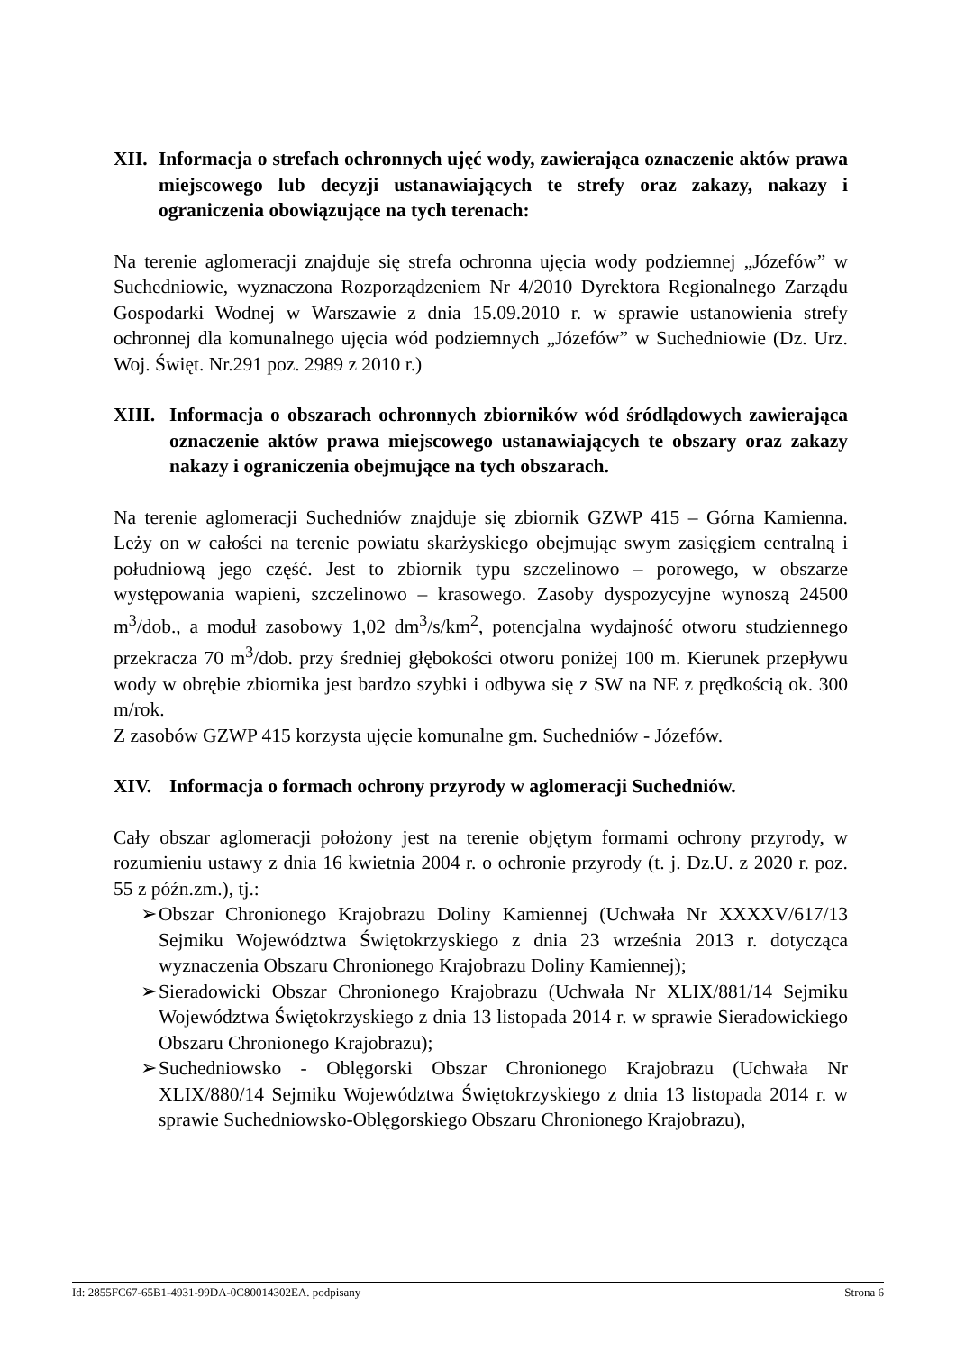XII. Informacja o strefach ochronnych ujęć wody, zawierająca oznaczenie aktów prawa miejscowego lub decyzji ustanawiających te strefy oraz zakazy, nakazy i ograniczenia obowiązujące na tych terenach:
Na terenie aglomeracji znajduje się strefa ochronna ujęcia wody podziemnej „Józefów” w Suchedniowie, wyznaczona Rozporządzeniem Nr 4/2010 Dyrektora Regionalnego Zarządu Gospodarki Wodnej w Warszawie z dnia 15.09.2010 r. w sprawie ustanowienia strefy ochronnej dla komunalnego ujęcia wód podziemnych „Józefów” w Suchedniowie (Dz. Urz. Woj. Święt. Nr.291 poz. 2989 z 2010 r.)
XIII. Informacja o obszarach ochronnych zbiorników wód śródlądowych zawierająca oznaczenie aktów prawa miejscowego ustanawiających te obszary oraz zakazy nakazy i ograniczenia obejmujące na tych obszarach.
Na terenie aglomeracji Suchedniów znajduje się zbiornik GZWP 415 – Górna Kamienna. Leży on w całości na terenie powiatu skarżyskiego obejmując swym zasięgiem centralną i południową jego część. Jest to zbiornik typu szczelinowo – porowego, w obszarze występowania wapieni, szczelinowo – krasowego. Zasoby dyspozycyjne wynoszą 24500 m<sup>3</sup>/dob., a moduł zasobowy 1,02 dm<sup>3</sup>/s/km<sup>2</sup>, potencjalna wydajność otworu studziennego przekracza 70 m<sup>3</sup>/dob. przy średniej głębokości otworu poniżej 100 m. Kierunek przepływu wody w obrębie zbiornika jest bardzo szybki i odbywa się z SW na NE z prędkością ok. 300 m/rok.
Z zasobów GZWP 415 korzysta ujęcie komunalne gm. Suchedniów - Józefów.
XIV. Informacja o formach ochrony przyrody w aglomeracji Suchedniów.
Cały obszar aglomeracji położony jest na terenie objętym formami ochrony przyrody, w rozumieniu ustawy z dnia 16 kwietnia 2004 r. o ochronie przyrody (t. j. Dz.U. z 2020 r. poz. 55 z późn.zm.), tj.:
➢ Obszar Chronionego Krajobrazu Doliny Kamiennej (Uchwała Nr XXXXV/617/13 Sejmiku Województwa Świętokrzyskiego z dnia 23 września 2013 r. dotycząca wyznaczenia Obszaru Chronionego Krajobrazu Doliny Kamiennej);
➢ Sieradowicki Obszar Chronionego Krajobrazu (Uchwała Nr XLIX/881/14 Sejmiku Województwa Świętokrzyskiego z dnia 13 listopada 2014 r. w sprawie Sieradowickiego Obszaru Chronionego Krajobrazu);
➢ Suchedniowsko - Oblęgorski Obszar Chronionego Krajobrazu (Uchwała Nr XLIX/880/14 Sejmiku Województwa Świętokrzyskiego z dnia 13 listopada 2014 r. w sprawie Suchedniowsko-Oblęgorskiego Obszaru Chronionego Krajobrazu),
Id: 2855FC67-65B1-4931-99DA-0C80014302EA. podpisany Strona 6